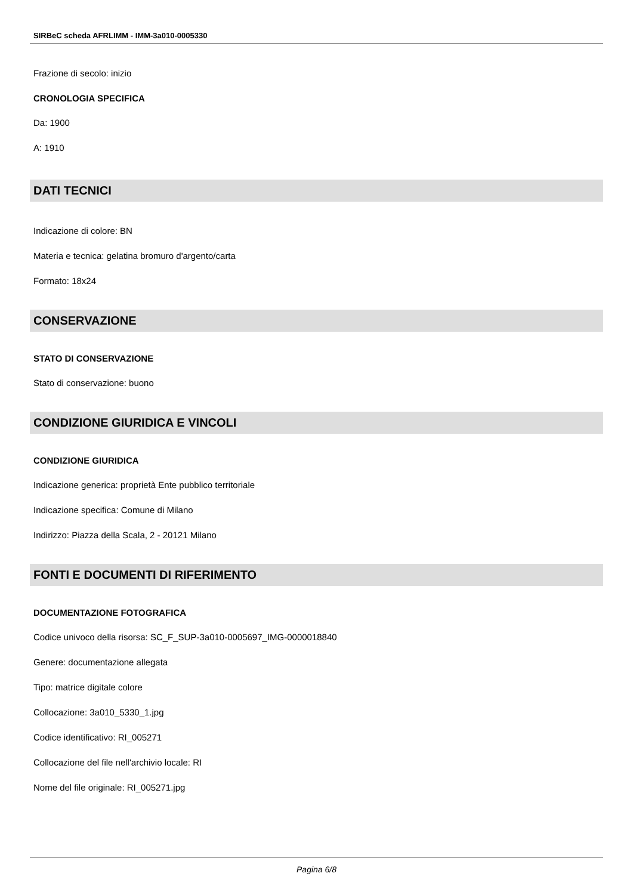SIRBeC scheda AFRLIMM - IMM-3a010-0005330
Frazione di secolo: inizio
CRONOLOGIA SPECIFICA
Da: 1900
A: 1910
DATI TECNICI
Indicazione di colore: BN
Materia e tecnica: gelatina bromuro d'argento/carta
Formato: 18x24
CONSERVAZIONE
STATO DI CONSERVAZIONE
Stato di conservazione: buono
CONDIZIONE GIURIDICA E VINCOLI
CONDIZIONE GIURIDICA
Indicazione generica: proprietà Ente pubblico territoriale
Indicazione specifica: Comune di Milano
Indirizzo: Piazza della Scala, 2 - 20121 Milano
FONTI E DOCUMENTI DI RIFERIMENTO
DOCUMENTAZIONE FOTOGRAFICA
Codice univoco della risorsa: SC_F_SUP-3a010-0005697_IMG-0000018840
Genere: documentazione allegata
Tipo: matrice digitale colore
Collocazione: 3a010_5330_1.jpg
Codice identificativo: RI_005271
Collocazione del file nell'archivio locale: RI
Nome del file originale: RI_005271.jpg
Pagina 6/8